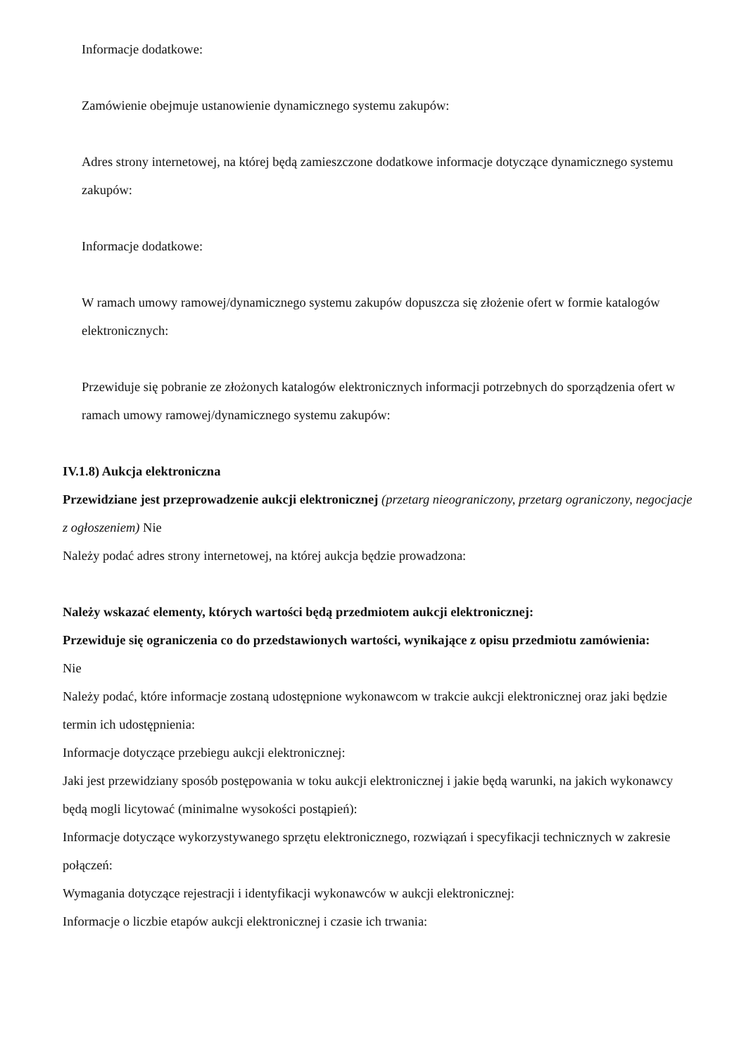Informacje dodatkowe:
Zamówienie obejmuje ustanowienie dynamicznego systemu zakupów:
Adres strony internetowej, na której będą zamieszczone dodatkowe informacje dotyczące dynamicznego systemu zakupów:
Informacje dodatkowe:
W ramach umowy ramowej/dynamicznego systemu zakupów dopuszcza się złożenie ofert w formie katalogów elektronicznych:
Przewiduje się pobranie ze złożonych katalogów elektronicznych informacji potrzebnych do sporządzenia ofert w ramach umowy ramowej/dynamicznego systemu zakupów:
IV.1.8) Aukcja elektroniczna
Przewidziane jest przeprowadzenie aukcji elektronicznej (przetarg nieograniczony, przetarg ograniczony, negocjacje z ogłoszeniem) Nie
Należy podać adres strony internetowej, na której aukcja będzie prowadzona:
Należy wskazać elementy, których wartości będą przedmiotem aukcji elektronicznej:
Przewiduje się ograniczenia co do przedstawionych wartości, wynikające z opisu przedmiotu zamówienia:
Nie
Należy podać, które informacje zostaną udostępnione wykonawcom w trakcie aukcji elektronicznej oraz jaki będzie termin ich udostępnienia:
Informacje dotyczące przebiegu aukcji elektronicznej:
Jaki jest przewidziany sposób postępowania w toku aukcji elektronicznej i jakie będą warunki, na jakich wykonawcy będą mogli licytować (minimalne wysokości postąpień):
Informacje dotyczące wykorzystywanego sprzętu elektronicznego, rozwiązań i specyfikacji technicznych w zakresie połączeń:
Wymagania dotyczące rejestracji i identyfikacji wykonawców w aukcji elektronicznej:
Informacje o liczbie etapów aukcji elektronicznej i czasie ich trwania: